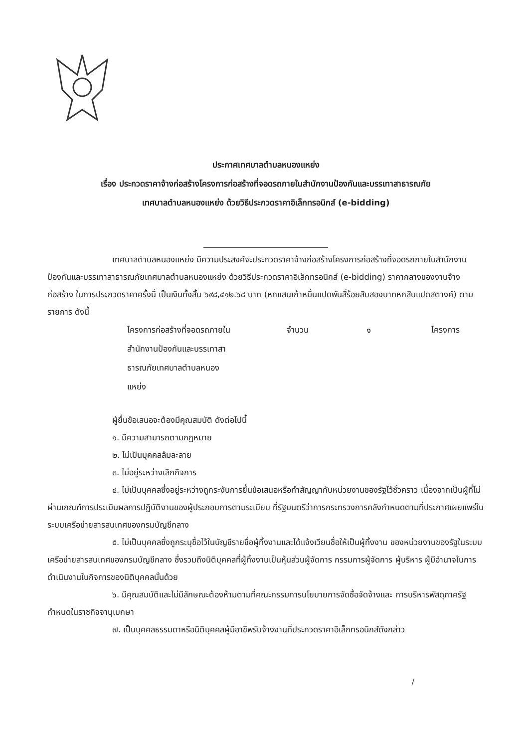ประกาศเทศบาลตำบลหนองแหย่ง
เรื่อง ประกวดราคาจ้างก่อสร้างโครงการก่อสร้างที่จอดรถภายในสำนักงานป้องกันและบรรเทาสาธารณภัย
เทศบาลตำบลหนองแหย่ง ด้วยวิธีประกวดราคาอิเล็กทรอนิกส์ (e-bidding)
เทศบาลตำบลหนองแหย่ง มีความประสงค์จะประกวดราคาจ้างก่อสร้างโครงการก่อสร้างที่จอดรถภายในสำนักงานป้องกันและบรรเทาสาธารณภัยเทศบาลตำบลหนองแหย่ง ด้วยวิธีประกวดราคาอิเล็กทรอนิกส์ (e-bidding) ราคากลางของงานจ้างก่อสร้าง ในการประกวดราคาครั้งนี้ เป็นเงินทั้งสิ้น ๖๙๘,๔๑๒.๖๘ บาท (หกแสนเก้าหมื่นแปดพันสี่ร้อยสิบสองบาทหกสิบแปดสตางค์) ตามรายการ ดังนี้
โครงการก่อสร้างที่จอดรถภายใน
สำนักงานป้องกันและบรรเทาสา
ธารณภัยเทศบาลตำบลหนอง
แหย่ง
จำนวน ๑ โครงการ
ผู้ยื่นข้อเสนอจะต้องมีคุณสมบัติ ดังต่อไปนี้
๑. มีความสามารถตามกฎหมาย
๒. ไม่เป็นบุคคลล้มละลาย
๓. ไม่อยู่ระหว่างเลิกกิจการ
๔. ไม่เป็นบุคคลซึ่งอยู่ระหว่างถูกระงับการยื่นข้อเสนอหรือทำสัญญากับหน่วยงานของรัฐไว้ชั่วคราว เนื่องจากเป็นผู้ที่ไม่ผ่านเกณฑ์การประเมินผลการปฏิบัติงานของผู้ประกอบการตามระเบียบ ที่รัฐมนตรีว่าการกระทรวงการคลังกำหนดตามที่ประกาศเผยแพร่ในระบบเครือข่ายสารสนเทศของกรมบัญชีกลาง
๕. ไม่เป็นบุคคลซึ่งถูกระบุชื่อไว้ในบัญชีรายชื่อผู้ทิ้งงานและได้แจ้งเวียนชื่อให้เป็นผู้ทิ้งงาน ของหน่วยงานของรัฐในระบบเครือข่ายสารสนเทศของกรมบัญชีกลาง ซึ่งรวมถึงนิติบุคคลที่ผู้ทิ้งงานเป็นหุ้นส่วนผู้จัดการ กรรมการผู้จัดการ ผู้บริหาร ผู้มีอำนาจในการดำเนินงานในกิจการของนิติบุคคลนั้นด้วย
๖. มีคุณสมบัติและไม่มีลักษณะต้องห้ามตามที่คณะกรรมการนโยบายการจัดซื้อจัดจ้างและ การบริหารพัสดุภาครัฐกำหนดในราชกิจจานุเบกษา
๗. เป็นบุคคลธรรมดาหรือนิติบุคคลผู้มีอาชีพรับจ้างงานที่ประกวดราคาอิเล็กทรอนิกส์ดังกล่าว
/